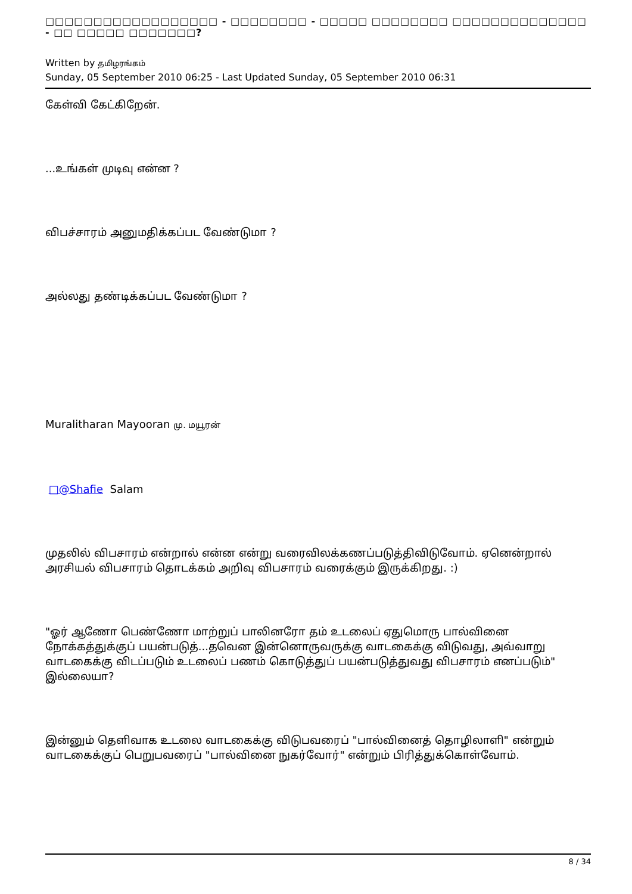□□□□□□□□□□□□□□□□□□ - □□□□□□□□ - □□□□□ □□□□□□□□ □□□□□□□□□□□□□□ - □□ □□□□□ □□□□□□□?
Written by தமிழரங்கம்
Sunday, 05 September 2010 06:25 - Last Updated Sunday, 05 September 2010 06:31
கேள்வி கேட்கிறேன்.
...உங்கள் முடிவு என்ன ?
விபச்சாரம் அனுமதிக்கப்பட வேண்டுமா ?
அல்லது தண்டிக்கப்பட வேண்டுமா ?
Muralitharan Mayooran மு. மயூரன்
□@Shafie Salam
முதலில் விபசாரம் என்றால் என்ன என்று வரைவிலக்கணப்படுத்திவிடுவோம். ஏனென்றால் அரசியல் விபசாரம் தொடக்கம் அறிவு விபசாரம் வரைக்கும் இருக்கிறது. :)
"ஓர் ஆணோ பெண்ணோ மாற்றுப் பாலினரோ தம் உடலைப் ஏதுமொரு பால்வினை நோக்கத்துக்குப் பயன்படுத்...தவென இன்னொருவருக்கு வாடகைக்கு விடுவது, அவ்வாறு வாடகைக்கு விடப்படும் உடலைப் பணம் கொடுத்துப் பயன்படுத்துவது விபசாரம் எனப்படும்" இல்லையா?
இன்னும் தெளிவாக உடலை வாடகைக்கு விடுபவரைப் "பால்வினைத் தொழிலாளி" என்றும் வாடகைக்குப் பெறுபவரைப் "பால்வினை நுகர்வோர்" என்றும் பிரித்துக்கொள்வோம்.
8 / 34